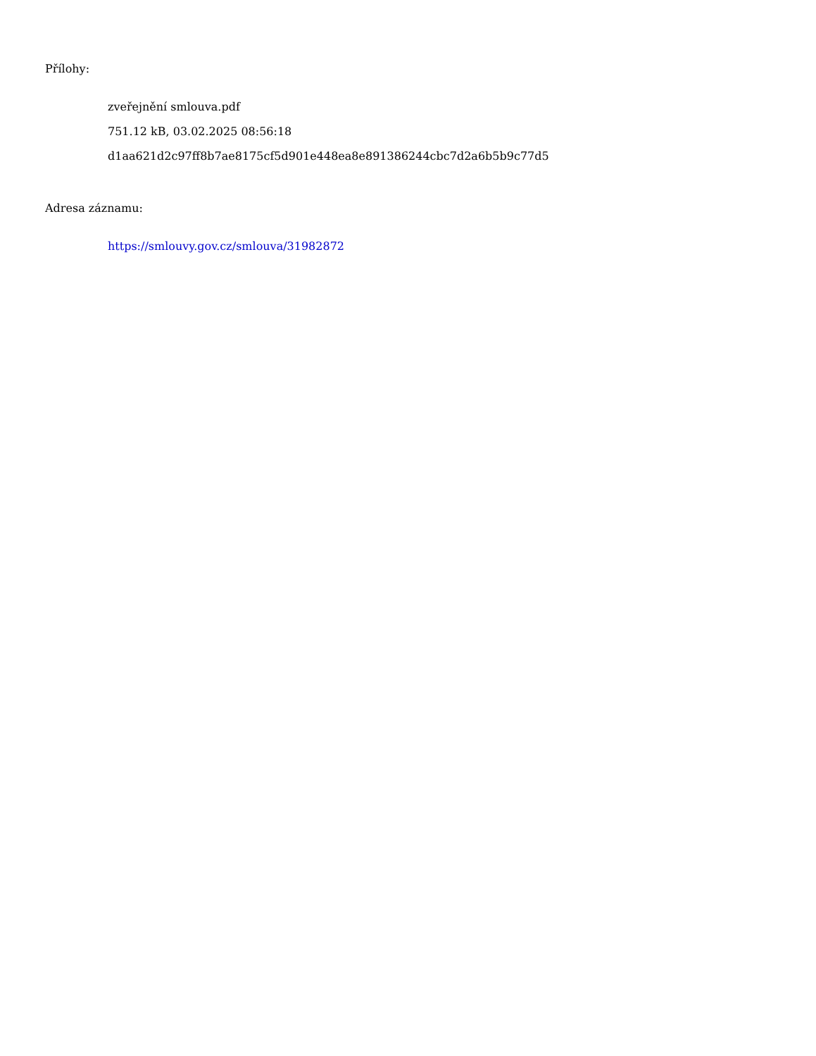Přílohy:
zveřejnění smlouva.pdf
751.12 kB, 03.02.2025 08:56:18
d1aa621d2c97ff8b7ae8175cf5d901e448ea8e891386244cbc7d2a6b5b9c77d5
Adresa záznamu:
https://smlouvy.gov.cz/smlouva/31982872